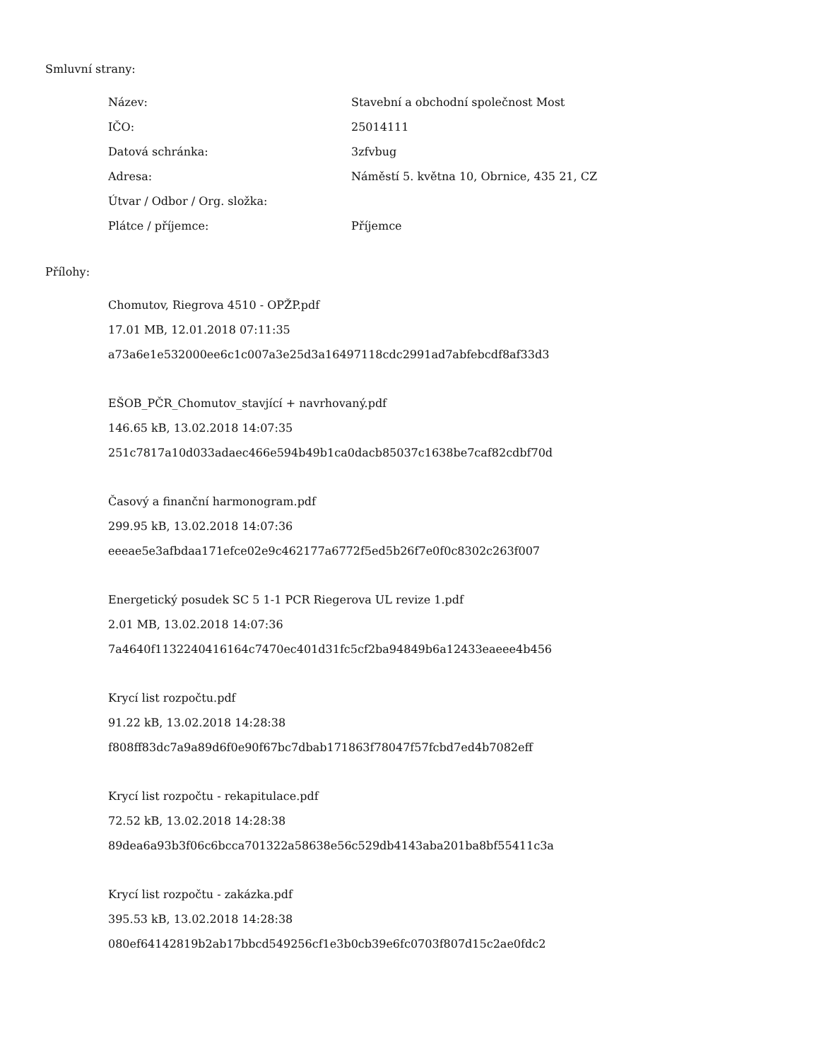Smluvní strany:
| Název: | Stavební a obchodní společnost Most |
| IČO: | 25014111 |
| Datová schránka: | 3zfvbug |
| Adresa: | Náměstí 5. května 10, Obrnice, 435 21, CZ |
| Útvar / Odbor / Org. složka: | |
| Plátce / příjemce: | Příjemce |
Přílohy:
Chomutov, Riegrova 4510 - OPŽP.pdf
17.01 MB, 12.01.2018 07:11:35
a73a6e1e532000ee6c1c007a3e25d3a16497118cdc2991ad7abfebcdf8af33d3
EŠOB_PČR_Chomutov_stavjící + navrhovaný.pdf
146.65 kB, 13.02.2018 14:07:35
251c7817a10d033adaec466e594b49b1ca0dacb85037c1638be7caf82cdbf70d
Časový a finanční harmonogram.pdf
299.95 kB, 13.02.2018 14:07:36
eeeae5e3afbdaa171efce02e9c462177a6772f5ed5b26f7e0f0c8302c263f007
Energetický posudek SC 5 1-1 PCR Riegerova UL revize 1.pdf
2.01 MB, 13.02.2018 14:07:36
7a4640f1132240416164c7470ec401d31fc5cf2ba94849b6a12433eaeee4b456
Krycí list rozpočtu.pdf
91.22 kB, 13.02.2018 14:28:38
f808ff83dc7a9a89d6f0e90f67bc7dbab171863f78047f57fcbd7ed4b7082eff
Krycí list rozpočtu - rekapitulace.pdf
72.52 kB, 13.02.2018 14:28:38
89dea6a93b3f06c6bcca701322a58638e56c529db4143aba201ba8bf55411c3a
Krycí list rozpočtu - zakázka.pdf
395.53 kB, 13.02.2018 14:28:38
080ef64142819b2ab17bbcd549256cf1e3b0cb39e6fc0703f807d15c2ae0fdc2